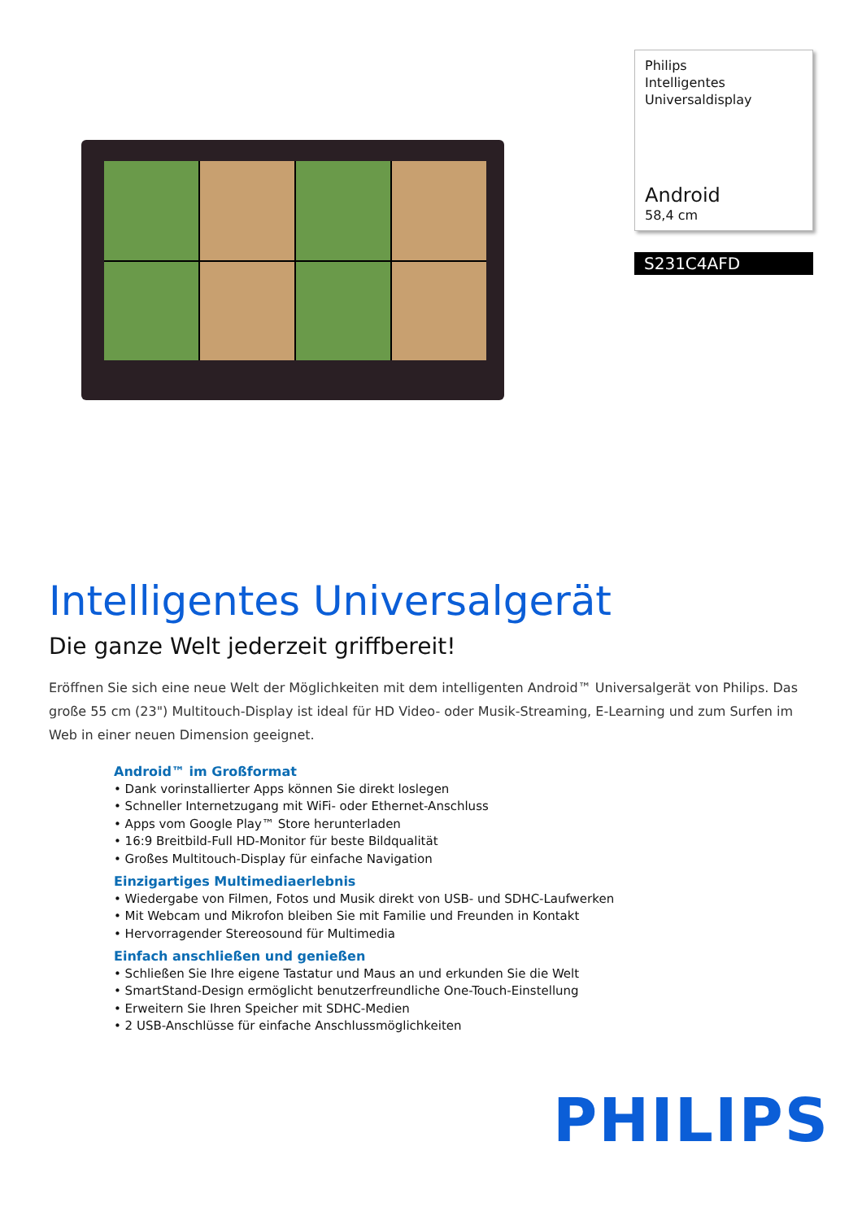Philips
Intelligentes
Universaldisplay
Android
58,4 cm
S231C4AFD
Intelligentes Universalgerät
Die ganze Welt jederzeit griffbereit!
Eröffnen Sie sich eine neue Welt der Möglichkeiten mit dem intelligenten Android™ Universalgerät von Philips. Das große 55 cm (23") Multitouch-Display ist ideal für HD Video- oder Musik-Streaming, E-Learning und zum Surfen im Web in einer neuen Dimension geeignet.
Android™ im Großformat
• Dank vorinstallierter Apps können Sie direkt loslegen
• Schneller Internetzugang mit WiFi- oder Ethernet-Anschluss
• Apps vom Google Play™ Store herunterladen
• 16:9 Breitbild-Full HD-Monitor für beste Bildqualität
• Großes Multitouch-Display für einfache Navigation
Einzigartiges Multimediaerlebnis
• Wiedergabe von Filmen, Fotos und Musik direkt von USB- und SDHC-Laufwerken
• Mit Webcam und Mikrofon bleiben Sie mit Familie und Freunden in Kontakt
• Hervorragender Stereosound für Multimedia
Einfach anschließen und genießen
• Schließen Sie Ihre eigene Tastatur und Maus an und erkunden Sie die Welt
• SmartStand-Design ermöglicht benutzerfreundliche One-Touch-Einstellung
• Erweitern Sie Ihren Speicher mit SDHC-Medien
• 2 USB-Anschlüsse für einfache Anschlussmöglichkeiten
PHILIPS